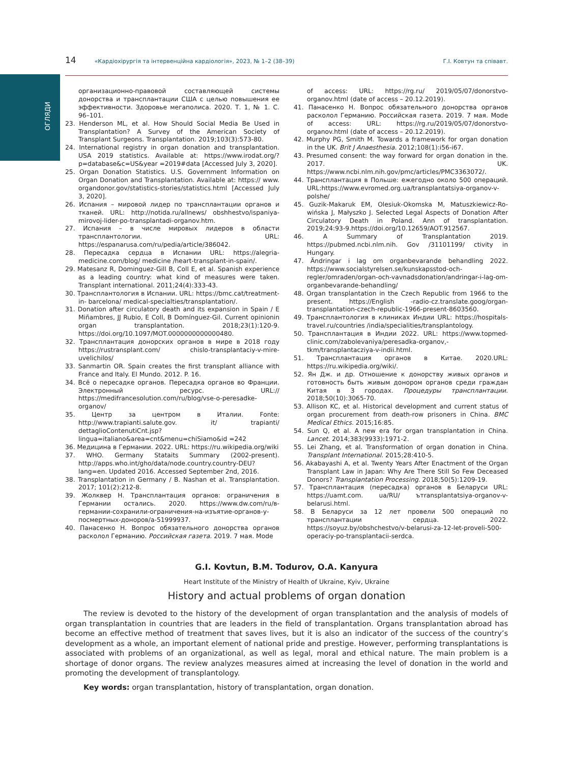ОГЛЯДИ
14 «Кардіохірургія та інтервенційна кардіологія», 2023, № 1–2 (38–39) Г.І. Ковтун та співавт.
организационно-правовой составляющей системы донорства и трансплантации США с целью повышения ее эффективности. Здоровье мегаполиса. 2020. Т. 1, № 1. С. 96–101.
23. Henderson ML, et al. How Should Social Media Be Used in Transplantation? A Survey of the American Society of Transplant Surgeons. Transplantation. 2019;103(3):573-80.
24. International registry in organ donation and transplantation. USA 2019 statistics. Available at: https://www.irodat.org/?p=database&c=US&year =2019#data [Accessed July 3, 2020].
25. Organ Donation Statistics. U.S. Government Information on Organ Donation and Transplantation. Available at: https:// www. organdonor.gov/statistics-stories/statistics.html [Accessed July 3, 2020].
26. Испания – мировой лидер по трансплантации органов и тканей. URL: http://notida.ru/allnews/ obshhestvo/ispaniya-mirovoj-lider-po-transplantadi-organov.htm.
27. Испания – в числе мировых лидеров в области трансплантологии. URL: https://espanarusa.com/ru/pedia/article/386042.
28. Пересадка сердца в Испании URL: https://alegria-medicine.com/blog/ medicine /heart-transplant-in-spain/.
29. Matesanz R, Dominguez-Gill B, Coll E, et al. Spanish experience as a leading country: what kind of measures were taken. Transplant international. 2011;24(4):333-43.
30. Трансплантология в Испании. URL: https://bmc.cat/treatment-in- barcelona/ medical-specialties/transplantation/.
31. Donation after circulatory death and its expansion in Spain / E Miñambres, JJ Rubio, E Coll, B Domínguez-Gil. Current opinionin organ transplantation. 2018;23(1):120-9. https://doi.org/10.1097/MOT.0000000000000480.
32. Трансплантация донорских органов в мире в 2018 году https://rustransplant.com/ chislo-transplantaciy-v-mire-uvelichilos/
33. Sanmartin OR. Spain creates the first transplant alliance with France and Italy. El Mundo. 2012. P. 16.
34. Всё о пересадке органов. Пересадка органов во Франции. Электронный ресурс. URL:// https://medifrancesolution.com/ru/blog/vse-o-peresadke-organov/
35. Центр за центром в Италии. Fonte: http://www.trapianti.salute.gov. it/ trapianti/ dettaglioContenutiCnt.jsp?lingua=italiano&area=cnt&menu=chiSiamo&id =242
36. Медицина в Германии. 2022. URL: https://ru.wikipedia.org/wiki
37. WHO. Germany Stataits Summary (2002-present). http://apps.who.int/gho/data/node.country.country-DEU?lang=en. Updated 2016. Accessed September 2nd, 2016.
38. Transplantation in Germany / B. Nashan et al. Transplantation. 2017; 101(2):212-8.
39. Жолквер Н. Трансплантация органов: ограничения в Германии остались. 2020. https://www.dw.com/ru/в-германии-сохранили-ограничения-на-изъятие-органов-у-посмертных-доноров/a-51999937.
40. Панасенко Н. Вопрос обязательного донорства органов расколол Германию. Российская газета. 2019. 7 мая. Mode
of access: URL: https://rg.ru/ 2019/05/07/donorstvo-organov.html (date of access – 20.12.2019).
41. Панасенко Н. Вопрос обязательного донорства органов расколол Германию. Российская газета. 2019. 7 мая. Mode of access: URL: https://rg.ru/2019/05/07/donorstvo-organov.html (date of access – 20.12.2019).
42. Murphy PG, Smith M. Towards a framework for organ donation in the UK. Brit J Anaesthesia. 2012;108(1):i56-i67.
43. Presumed consent: the way forward for organ donation in the. 2017. UK. https://www.ncbi.nlm.nih.gov/pmc/articles/PMC3363072/.
44. Трансплантация в Польше: ежегодно около 500 операций. URL:https://www.evromed.org.ua/transplantatsiya-organov-v-polshe/
45. Guzik-Makaruk EM, Olesiuk-Okomska M, Matuszkiewicz-Ro-wińska J, Małyszko J. Selected Legal Aspects of Donation After Circulatory Death in Poland. Ann of transplantation. 2019;24:93-9.https://doi.org/10.12659/AOT.912567.
46. A Summary of Transplantation 2019. https://pubmed.ncbi.nlm.nih. Gov /31101199/ ctivity in Hungary.
47. Ändringar i lag om organbevarande behandling 2022. https://www.socialstyrelsen.se/kunskapsstod-och-regler/omraden/organ-och-vavnadsdonation/andringar-i-lag-om-organbevarande-behandling/
48. Organ transplantation in the Czech Republic from 1966 to the present. https://English -radio-cz.translate.goog/organ-transplantation-czech-republic-1966-present-8603560.
49. Трансплантология в клиниках Индии URL: https://hospitals-travel.ru/countries /india/specialities/transplantology.
50. Трансплантация в Индии 2022. URL: https://www.topmed-clinic.com/zabolevaniya/peresadka-organov,-tkm/transplantacziya-v-indii.html.
51. Трансплантация органов в Китае. 2020.URL: https://ru.wikipedia.org/wiki/.
52. Ян Дж. и др. Отношение к донорству живых органов и готовность быть живым донором органов среди граждан Китая в 3 городах. Процедуры трансплантации. 2018;50(10):3065-70.
53. Allison KC, et al. Historical development and current status of organ procurement from death-row prisoners in China. BMC Medical Ethics. 2015;16:85.
54. Sun Q, et al. A new era for organ transplantation in China. Lancet. 2014;383(9933):1971-2.
55. Lei Zhang, et al. Transformation of organ donation in China. Transplant International. 2015;28:410-5.
56. Akabayashi A, et al. Twenty Years After Enactment of the Organ Transplant Law in Japan: Why Are There Still So Few Deceased Donors? Transplantation Processing. 2018;50(5):1209-19.
57. Трансплантация (пересадка) органов в Беларуси URL: https://uamt.com. ua/RU/ ътransplantatsiya-organov-v-belarusi.html.
58. В Беларуси за 12 лет провели 500 операций по трансплантации сердца. 2022. https://soyuz.by/obshchestvo/v-belarusi-za-12-let-proveli-500-operaciy-po-transplantacii-serdca.
G.I. Kovtun, B.M. Todurov, O.A. Kanyura
Heart Institute of the Ministry of Health of Ukraine, Kyiv, Ukraine
History and actual problems of organ donation
The review is devoted to the history of the development of organ transplantation and the analysis of models of organ transplantation in countries that are leaders in the field of transplantation. Organs transplantation abroad has become an effective method of treatment that saves lives, but it is also an indicator of the success of the country’s development as a whole, an important element of national pride and prestige. However, performing transplantations is associated with problems of an organizational, as well as legal, moral and ethical nature. The main problem is a shortage of donor organs. The review analyzes measures aimed at increasing the level of donation in the world and promoting the development of transplantology.
Key words: organ transplantation, history of transplantation, organ donation.